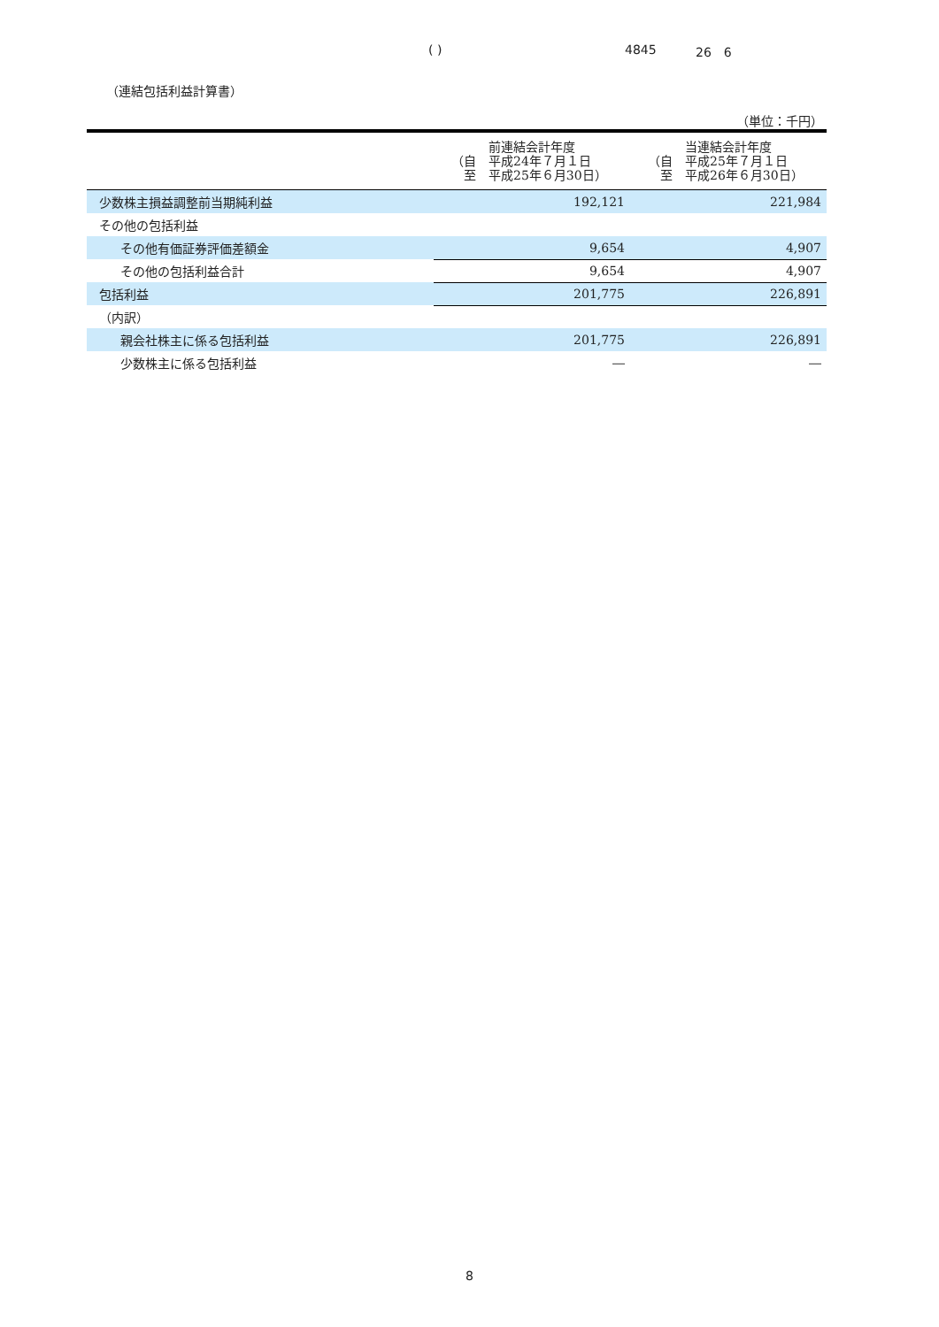( ) 4845 26　6
（連結包括利益計算書）
（単位：千円）
| | 前連結会計年度 （自 平成24年７月１日 至 平成25年６月30日） | 当連結会計年度 （自 平成25年７月１日 至 平成26年６月30日） |
| --- | --- | --- |
| 少数株主損益調整前当期純利益 | 192,121 | 221,984 |
| その他の包括利益 | | |
| その他有価証券評価差額金 | 9,654 | 4,907 |
| その他の包括利益合計 | 9,654 | 4,907 |
| 包括利益 | 201,775 | 226,891 |
| （内訳） | | |
| 親会社株主に係る包括利益 | 201,775 | 226,891 |
| 少数株主に係る包括利益 | ― | ― |
8